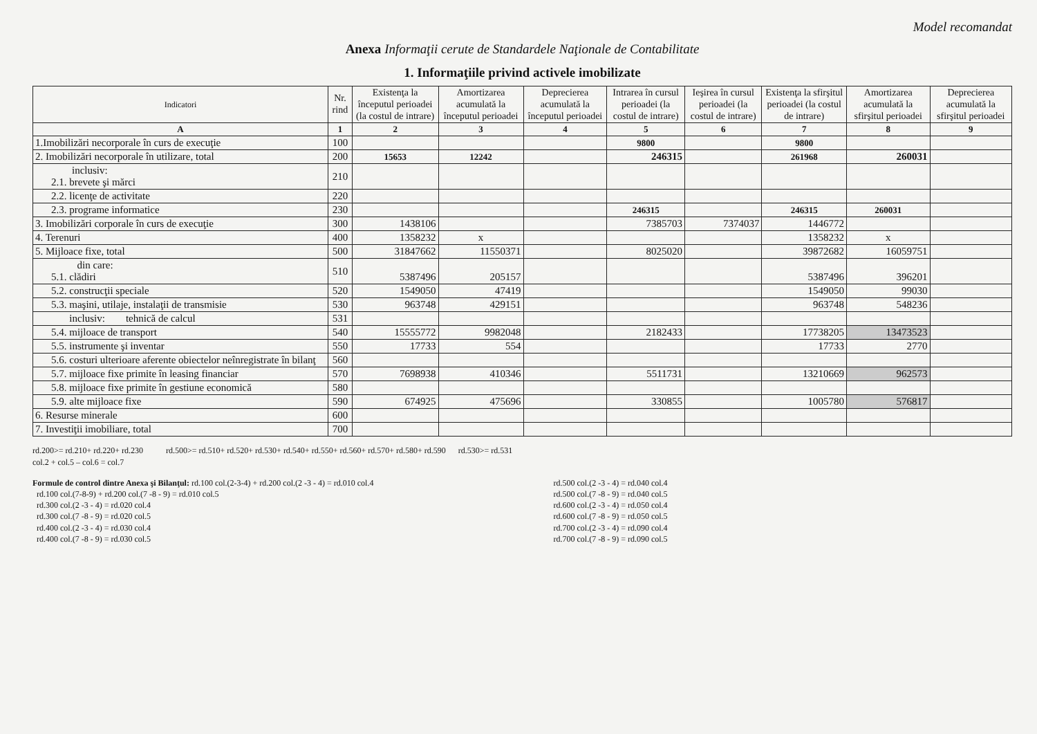Model recomandat
Anexa Informaţii cerute de Standardele Naţionale de Contabilitate
1. Informaţiile privind activele imobilizate
| Indicatori | Nr. rind | Existenţa la începutul perioadei (la costul de intrare) | Amortizarea acumulată la începutul perioadei | Deprecierea acumulată la începutul perioadei | Intrarea în cursul perioadei (la costul de intrare) | Ieşirea în cursul perioadei (la costul de intrare) | Existenţa la sfirşitul perioadei (la costul de intrare) | Amortizarea acumulată la sfirşitul perioadei | Deprecierea acumulată la sfirşitul perioadei |
| --- | --- | --- | --- | --- | --- | --- | --- | --- | --- |
| A | 1 | 2 | 3 | 4 | 5 | 6 | 7 | 8 | 9 |
| 1.Imobilizări necorporale în curs de execuţie | 100 | | | | 9800 | | 9800 | | |
| 2. Imobilizări necorporale în utilizare, total | 200 | 15653 | 12242 | | 246315 | | 261968 | 260031 | |
| inclusiv: 2.1. brevete şi mărci | 210 | | | | | | | | |
| 2.2. licenţe de activitate | 220 | | | | | | | | |
| 2.3. programe informatice | 230 | | | | 246315 | | 246315 | 260031 | |
| 3. Imobilizări corporale în curs de execuţie | 300 | 1438106 | | | 7385703 | 7374037 | 1446772 | | |
| 4. Terenuri | 400 | 1358232 | x | | | | 1358232 | x | |
| 5. Mijloace fixe, total | 500 | 31847662 | 11550371 | | 8025020 | | 39872682 | 16059751 | |
| din care: 5.1. clădiri | 510 | 5387496 | 205157 | | | | 5387496 | 396201 | |
| 5.2. construcţii speciale | 520 | 1549050 | 47419 | | | | 1549050 | 99030 | |
| 5.3. maşini, utilaje, instalaţii de transmisie | 530 | 963748 | 429151 | | | | 963748 | 548236 | |
| inclusiv: tehnică de calcul | 531 | | | | | | | | |
| 5.4. mijloace de transport | 540 | 15555772 | 9982048 | | 2182433 | | 17738205 | 13473523 | |
| 5.5. instrumente şi inventar | 550 | 17733 | 554 | | | | 17733 | 2770 | |
| 5.6. costuri ulterioare aferente obiectelor neînregistrate în bilanţ | 560 | | | | | | | | |
| 5.7. mijloace fixe primite în leasing financiar | 570 | 7698938 | 410346 | | 5511731 | | 13210669 | 962573 | |
| 5.8. mijloace fixe primite în gestiune economică | 580 | | | | | | | | |
| 5.9. alte mijloace fixe | 590 | 674925 | 475696 | | 330855 | | 1005780 | 576817 | |
| 6. Resurse minerale | 600 | | | | | | | | |
| 7. Investiţii imobiliare, total | 700 | | | | | | | | |
rd.200>= rd.210+ rd.220+ rd.230 rd.500>= rd.510+ rd.520+ rd.530+ rd.540+ rd.550+ rd.560+ rd.570+ rd.580+ rd.590 rd.530>= rd.531
col.2 + col.5 – col.6 = col.7
Formule de control dintre Anexa şi Bilanţul: rd.100 col.(2-3-4) + rd.200 col.(2 -3 - 4) = rd.010 col.4
rd.100 col.(7-8-9) + rd.200 col.(7 -8 - 9) = rd.010 col.5
rd.300 col.(2 -3 - 4) = rd.020 col.4
rd.300 col.(7 -8 - 9) = rd.020 col.5
rd.400 col.(2 -3 - 4) = rd.030 col.4
rd.400 col.(7 -8 - 9) = rd.030 col.5
rd.500 col.(2 -3 - 4) = rd.040 col.4
rd.500 col.(7 -8 - 9) = rd.040 col.5
rd.600 col.(2 -3 - 4) = rd.050 col.4
rd.600 col.(7 -8 - 9) = rd.050 col.5
rd.700 col.(2 -3 - 4) = rd.090 col.4
rd.700 col.(7 -8 - 9) = rd.090 col.5